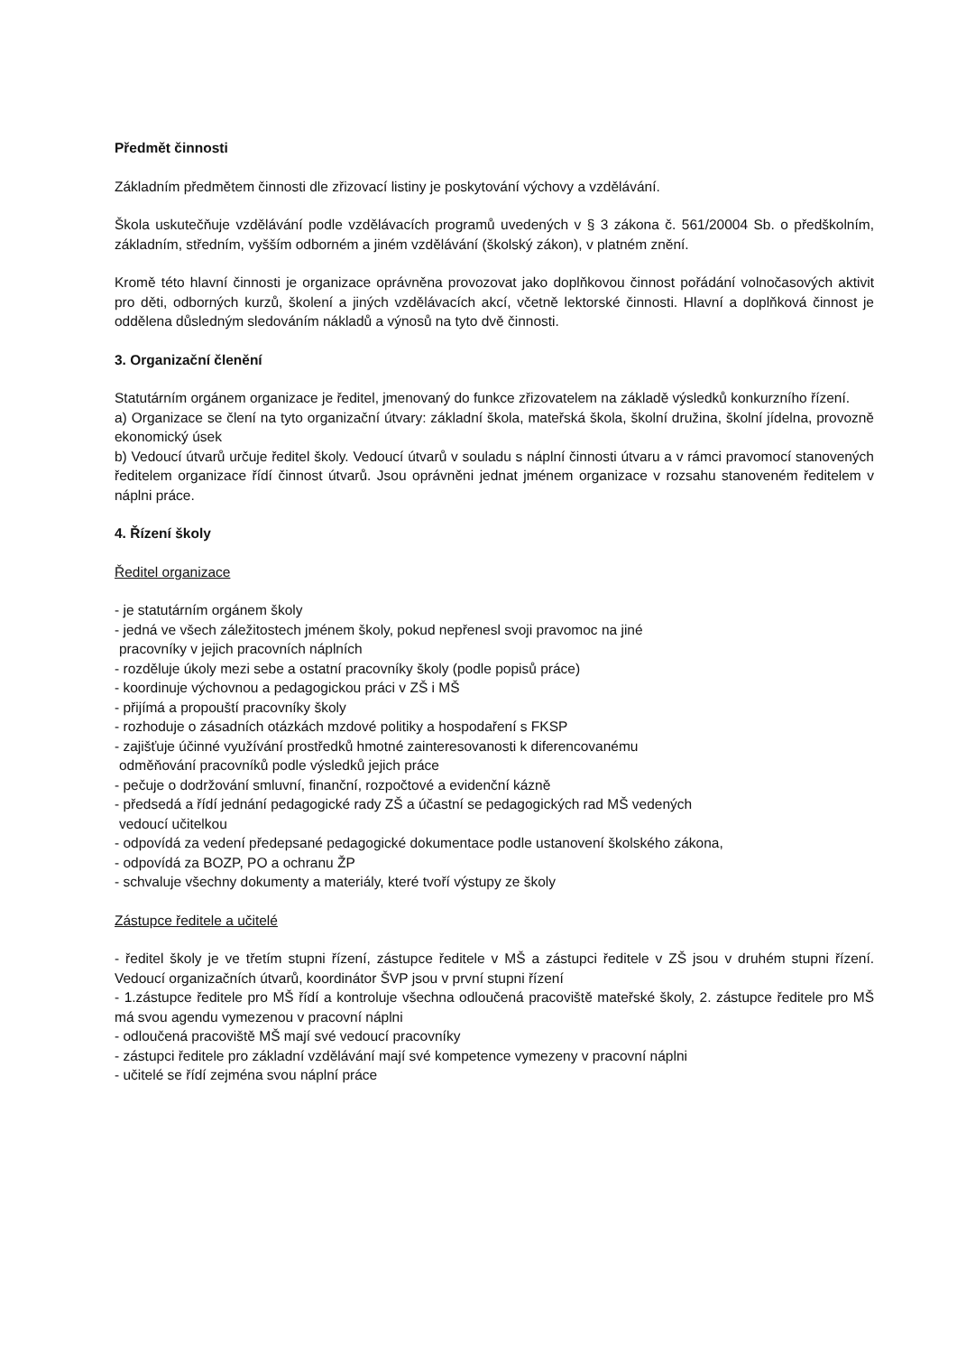Předmět činnosti
Základním předmětem činnosti dle zřizovací listiny je poskytování výchovy a vzdělávání.
Škola uskutečňuje vzdělávání podle vzdělávacích programů uvedených v § 3 zákona č. 561/20004 Sb. o předškolním, základním, středním, vyšším odborném a jiném vzdělávání (školský zákon), v platném znění.
Kromě této hlavní činnosti je organizace oprávněna provozovat jako doplňkovou činnost pořádání volnočasových aktivit pro děti, odborných kurzů, školení a jiných vzdělávacích akcí, včetně lektorské činnosti. Hlavní a doplňková činnost je oddělena důsledným sledováním nákladů a výnosů na tyto dvě činnosti.
3. Organizační členění
Statutárním orgánem organizace je ředitel, jmenovaný do funkce zřizovatelem na základě výsledků konkurzního řízení.
a) Organizace se člení na tyto organizační útvary: základní škola, mateřská škola, školní družina, školní jídelna, provozně ekonomický úsek
b) Vedoucí útvarů určuje ředitel školy. Vedoucí útvarů v souladu s náplní činnosti útvaru a v rámci pravomocí stanovených ředitelem organizace řídí činnost útvarů. Jsou oprávněni jednat jménem organizace v rozsahu stanoveném ředitelem v náplni práce.
4. Řízení školy
Ředitel organizace
- je statutárním orgánem školy
- jedná ve všech záležitostech jménem školy, pokud nepřenesl svoji pravomoc na jiné
pracovníky v jejich pracovních náplních
- rozděluje úkoly mezi sebe a ostatní pracovníky školy (podle popisů práce)
- koordinuje výchovnou a pedagogickou práci v ZŠ i MŠ
- přijímá a propouští pracovníky školy
- rozhoduje o zásadních otázkách mzdové politiky a hospodaření s FKSP
- zajišťuje účinné využívání prostředků hmotné zainteresovanosti k diferencovanému
odměňování pracovníků podle výsledků jejich práce
- pečuje o dodržování smluvní, finanční, rozpočtové a evidenční kázně
- předsedá a řídí jednání pedagogické rady ZŠ a účastní se pedagogických rad MŠ vedených
vedoucí učitelkou
- odpovídá za vedení předepsané pedagogické dokumentace podle ustanovení školského zákona,
- odpovídá za BOZP, PO a ochranu ŽP
- schvaluje všechny dokumenty a materiály, které tvoří výstupy ze školy
Zástupce ředitele a učitelé
- ředitel školy je ve třetím stupni řízení, zástupce ředitele v MŠ a zástupci ředitele v ZŠ jsou v druhém stupni řízení. Vedoucí organizačních útvarů, koordinátor ŠVP jsou v první stupni řízení
- 1.zástupce ředitele pro MŠ řídí a kontroluje všechna odloučená pracoviště mateřské školy, 2. zástupce ředitele pro MŠ má svou agendu vymezenou v pracovní náplni
- odloučená pracoviště MŠ mají své vedoucí pracovníky
- zástupci ředitele pro základní vzdělávání mají své kompetence vymezeny v pracovní náplni
- učitelé se řídí zejména svou náplní práce